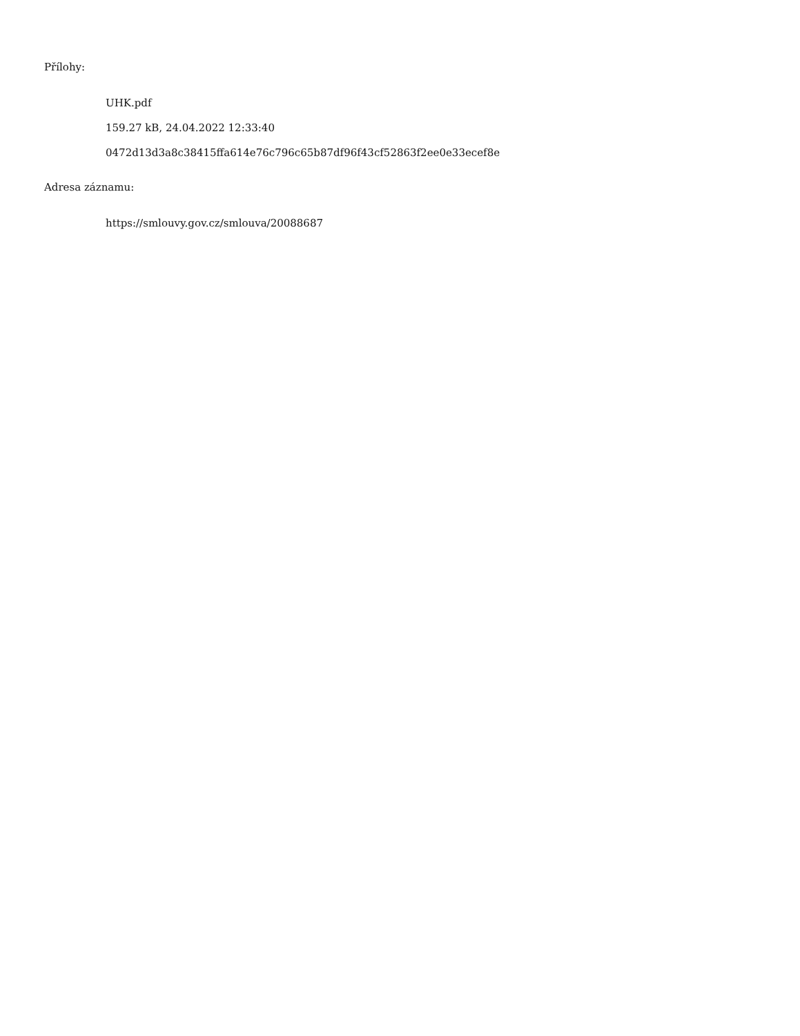Přílohy:
UHK.pdf
159.27 kB, 24.04.2022 12:33:40
0472d13d3a8c38415ffa614e76c796c65b87df96f43cf52863f2ee0e33ecef8e
Adresa záznamu:
https://smlouvy.gov.cz/smlouva/20088687